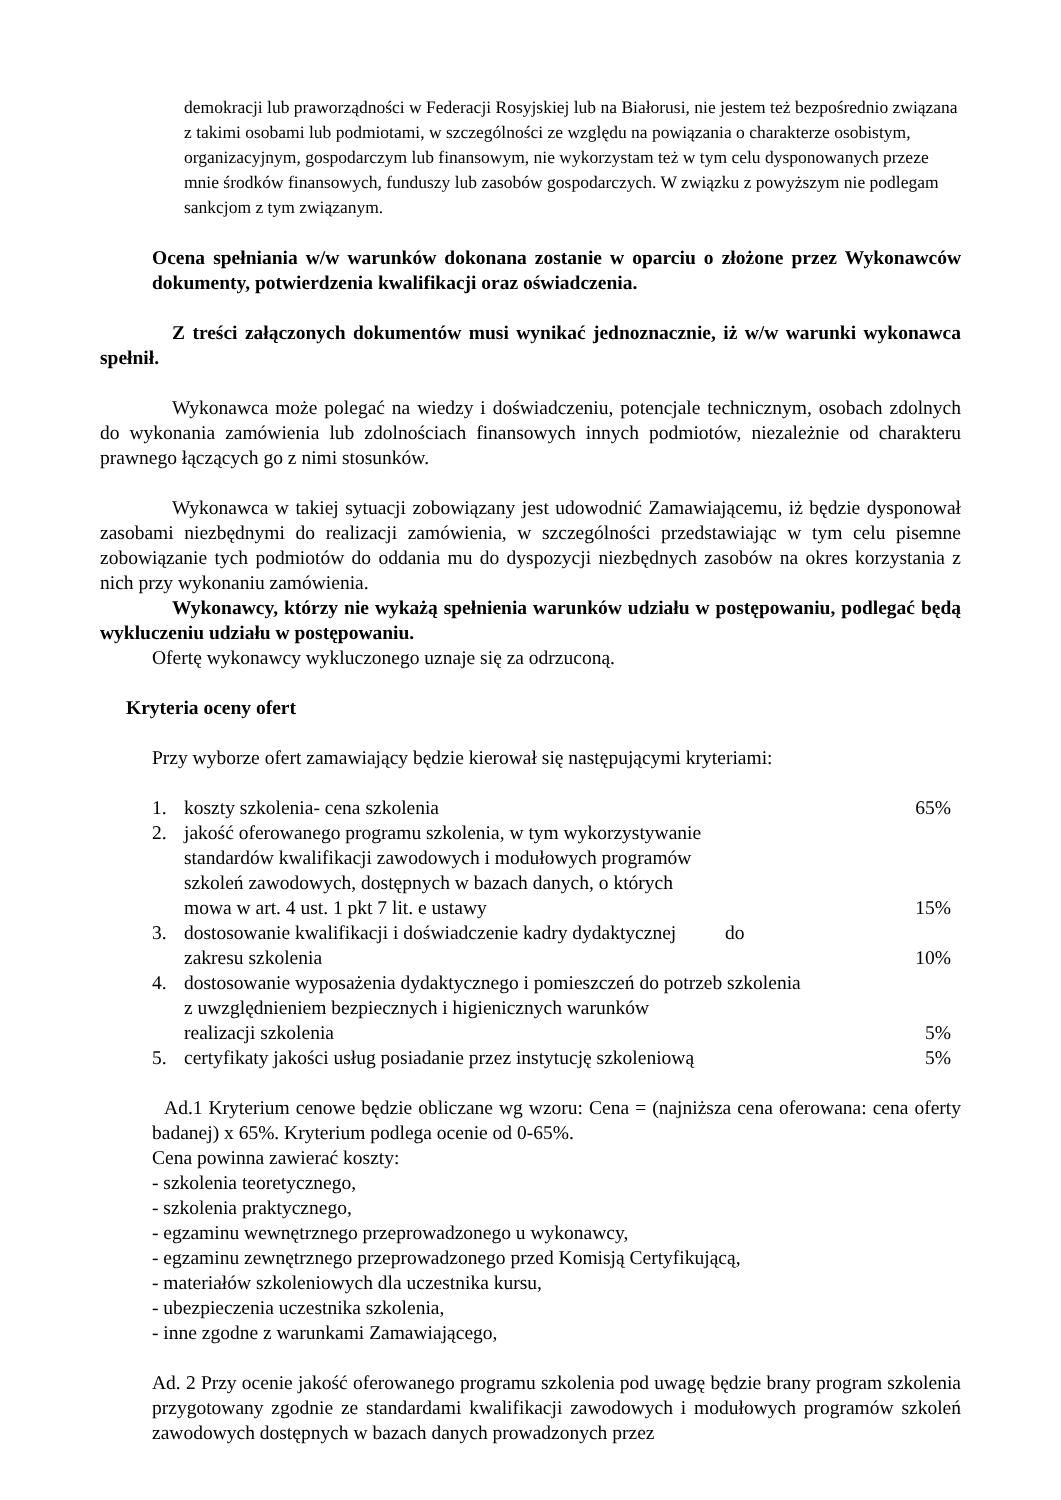demokracji lub praworządności w Federacji Rosyjskiej lub na Białorusi, nie jestem też bezpośrednio związana z takimi osobami lub podmiotami, w szczególności ze względu na powiązania o charakterze osobistym, organizacyjnym, gospodarczym lub finansowym, nie wykorzystam też w tym celu dysponowanych przeze mnie środków finansowych, funduszy lub zasobów gospodarczych. W związku z powyższym nie podlegam sankcjom z tym związanym.
Ocena spełniania w/w warunków dokonana zostanie w oparciu o złożone przez Wykonawców dokumenty, potwierdzenia kwalifikacji oraz oświadczenia.
Z treści załączonych dokumentów musi wynikać jednoznacznie, iż w/w warunki wykonawca spełnił.
Wykonawca może polegać na wiedzy i doświadczeniu, potencjale technicznym, osobach zdolnych do wykonania zamówienia lub zdolnościach finansowych innych podmiotów, niezależnie od charakteru prawnego łączących go z nimi stosunków.
Wykonawca w takiej sytuacji zobowiązany jest udowodnić Zamawiającemu, iż będzie dysponował zasobami niezbędnymi do realizacji zamówienia, w szczególności przedstawiając w tym celu pisemne zobowiązanie tych podmiotów do oddania mu do dyspozycji niezbędnych zasobów na okres korzystania z nich przy wykonaniu zamówienia.
Wykonawcy, którzy nie wykażą spełnienia warunków udziału w postępowaniu, podlegać będą wykluczeniu udziału w postępowaniu.
Ofertę wykonawcy wykluczonego uznaje się za odrzuconą.
Kryteria oceny ofert
Przy wyborze ofert zamawiający będzie kierował się następującymi kryteriami:
1. koszty szkolenia- cena szkolenia 65%
2. jakość oferowanego programu szkolenia, w tym wykorzystywanie
standardów kwalifikacji zawodowych i modułowych programów
szkoleń zawodowych, dostępnych w bazach danych, o których
mowa w art. 4 ust. 1 pkt 7 lit. e ustawy
15%
3. dostosowanie kwalifikacji i doświadczenie kadry dydaktycznej do
zakresu szkolenia
10%
4. dostosowanie wyposażenia dydaktycznego i pomieszczeń do potrzeb szkolenia
z uwzględnieniem bezpiecznych i higienicznych warunków
realizacji szkolenia
5%
5. certyfikaty jakości usług posiadanie przez instytucję szkoleniową 5%
Ad.1 Kryterium cenowe będzie obliczane wg wzoru: Cena = (najniższa cena oferowana: cena oferty badanej) x 65%. Kryterium podlega ocenie od 0-65%.
Cena powinna zawierać koszty:
- szkolenia teoretycznego,
- szkolenia praktycznego,
- egzaminu wewnętrznego przeprowadzonego u wykonawcy,
- egzaminu zewnętrznego przeprowadzonego przed Komisją Certyfikującą,
- materiałów szkoleniowych dla uczestnika kursu,
- ubezpieczenia uczestnika szkolenia,
- inne zgodne z warunkami Zamawiającego,
Ad. 2 Przy ocenie jakość oferowanego programu szkolenia pod uwagę będzie brany program szkolenia przygotowany zgodnie ze standardami kwalifikacji zawodowych i modułowych programów szkoleń zawodowych dostępnych w bazach danych prowadzonych przez